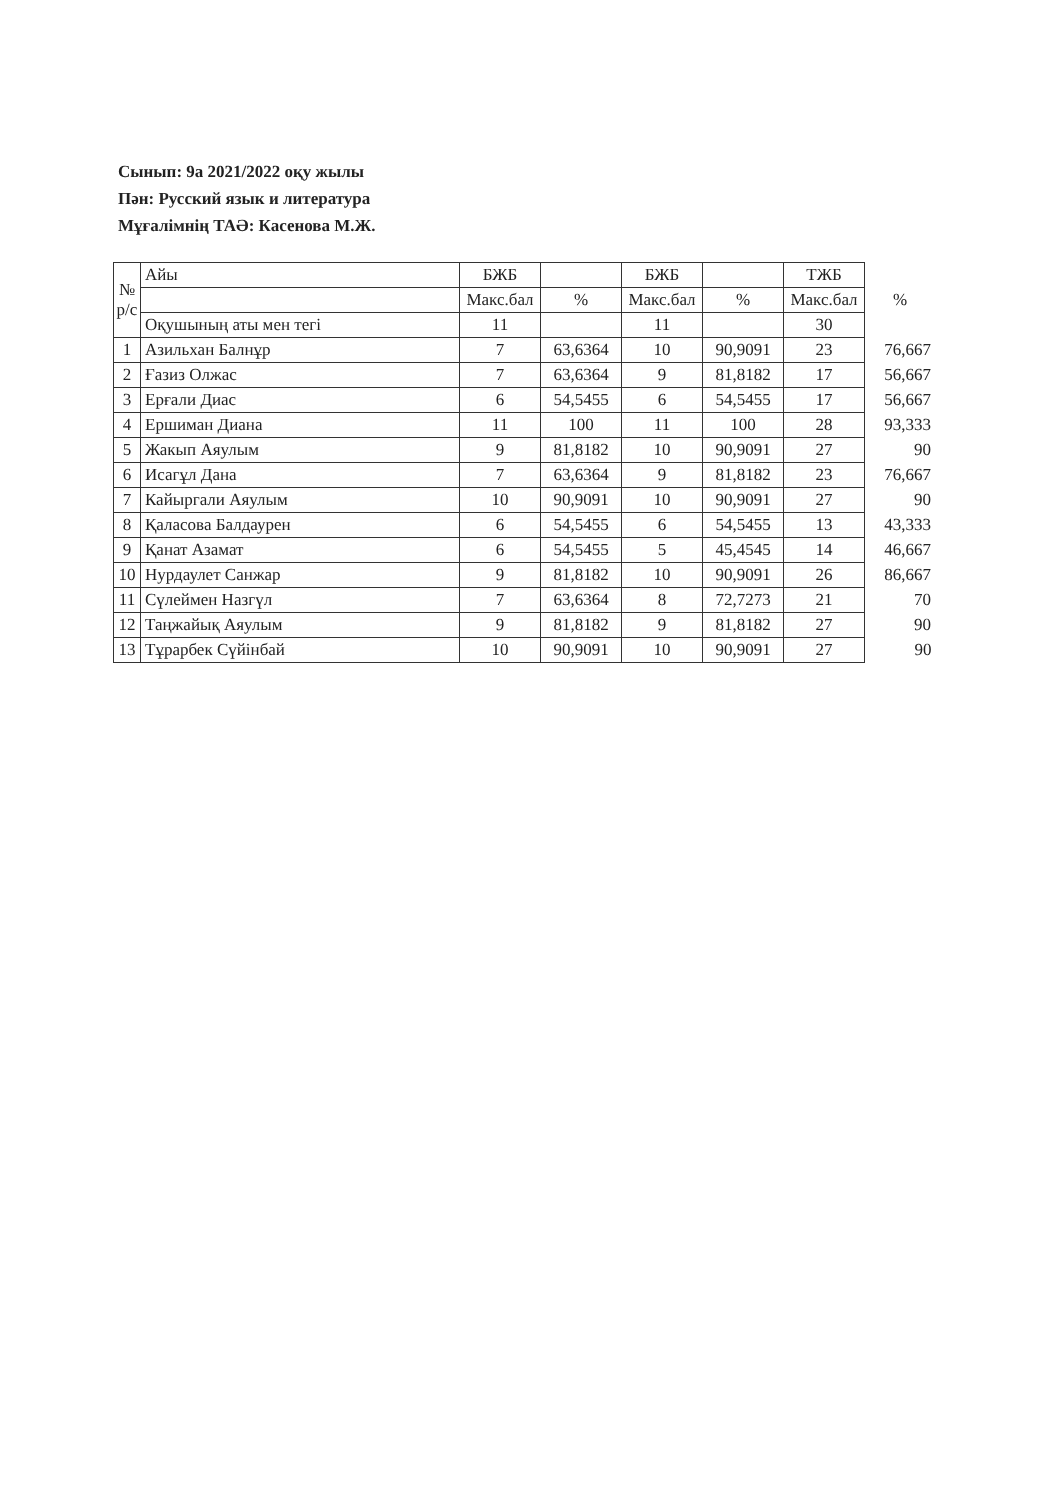Сынып: 9а 2021/2022 оқу жылы
Пән: Русский язык и литература
Мұғалімнің ТАӘ: Касенова М.Ж.
| № р/с | Айы | БЖБ | | БЖБ | | ТЖБ | |
| | | Макс.бал | % | Макс.бал | % | Макс.бал | % |
| | Оқушының аты мен тегі | 11 | | 11 | | 30 | |
| 1 | Азильхан Балнұр | 7 | 63,6364 | 10 | 90,9091 | 23 | 76,667 |
| 2 | Ғазиз Олжас | 7 | 63,6364 | 9 | 81,8182 | 17 | 56,667 |
| 3 | Ерғали Диас | 6 | 54,5455 | 6 | 54,5455 | 17 | 56,667 |
| 4 | Ершиман Диана | 11 | 100 | 11 | 100 | 28 | 93,333 |
| 5 | Жакып Аяулым | 9 | 81,8182 | 10 | 90,9091 | 27 | 90 |
| 6 | Исагұл Дана | 7 | 63,6364 | 9 | 81,8182 | 23 | 76,667 |
| 7 | Кайыргали Аяулым | 10 | 90,9091 | 10 | 90,9091 | 27 | 90 |
| 8 | Қаласова Балдаурен | 6 | 54,5455 | 6 | 54,5455 | 13 | 43,333 |
| 9 | Қанат Азамат | 6 | 54,5455 | 5 | 45,4545 | 14 | 46,667 |
| 10 | Нурдаулет Санжар | 9 | 81,8182 | 10 | 90,9091 | 26 | 86,667 |
| 11 | Сүлеймен Назгүл | 7 | 63,6364 | 8 | 72,7273 | 21 | 70 |
| 12 | Таңжайық Аяулым | 9 | 81,8182 | 9 | 81,8182 | 27 | 90 |
| 13 | Тұрарбек Сүйінбай | 10 | 90,9091 | 10 | 90,9091 | 27 | 90 |